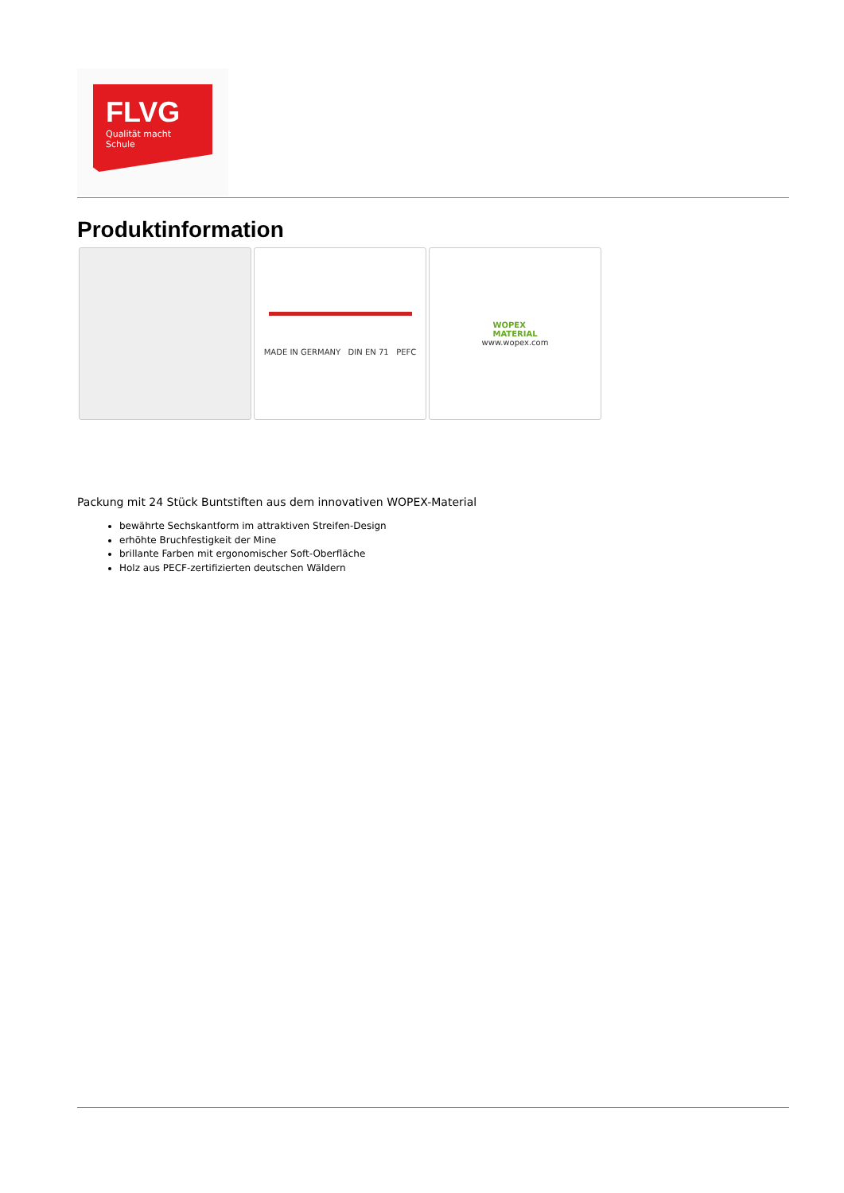FLVG
Qualität macht
Schule
Produktinformation
MADE IN GERMANY DIN EN 71 PEFC
WOPEX
MATERIAL
www.wopex.com
Packung mit 24 Stück Buntstiften aus dem innovativen WOPEX-Material
bewährte Sechskantform im attraktiven Streifen-Design
erhöhte Bruchfestigkeit der Mine
brillante Farben mit ergonomischer Soft-Oberfläche
Holz aus PECF-zertifizierten deutschen Wäldern